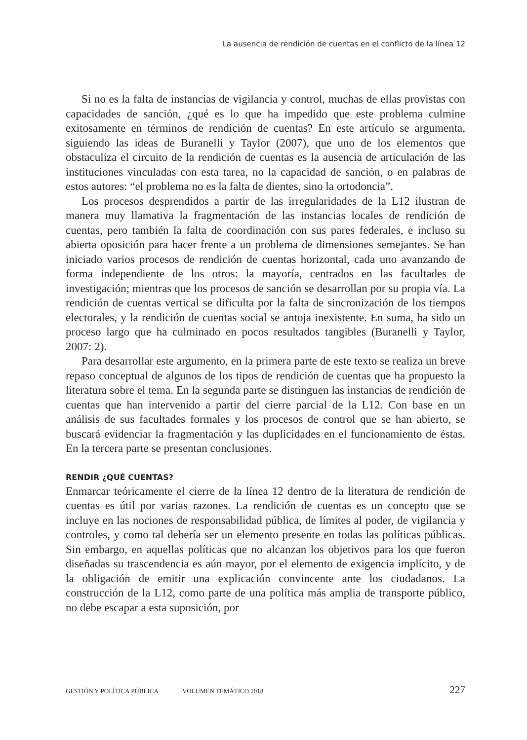La ausencia de rendición de cuentas en el conflicto de la línea 12
Si no es la falta de instancias de vigilancia y control, muchas de ellas provistas con capacidades de sanción, ¿qué es lo que ha impedido que este problema culmine exitosamente en términos de rendición de cuentas? En este artículo se argumenta, siguiendo las ideas de Buranelli y Taylor (2007), que uno de los elementos que obstaculiza el circuito de la rendición de cuentas es la ausencia de articulación de las instituciones vinculadas con esta tarea, no la capacidad de sanción, o en palabras de estos autores: “el problema no es la falta de dientes, sino la ortodoncia”.
Los procesos desprendidos a partir de las irregularidades de la L12 ilustran de manera muy llamativa la fragmentación de las instancias locales de rendición de cuentas, pero también la falta de coordinación con sus pares federales, e incluso su abierta oposición para hacer frente a un problema de dimensiones semejantes. Se han iniciado varios procesos de rendición de cuentas horizontal, cada uno avanzando de forma independiente de los otros: la mayoría, centrados en las facultades de investigación; mientras que los procesos de sanción se desarrollan por su propia vía. La rendición de cuentas vertical se dificulta por la falta de sincronización de los tiempos electorales, y la rendición de cuentas social se antoja inexistente. En suma, ha sido un proceso largo que ha culminado en pocos resultados tangibles (Buranelli y Taylor, 2007: 2).
Para desarrollar este argumento, en la primera parte de este texto se realiza un breve repaso conceptual de algunos de los tipos de rendición de cuentas que ha propuesto la literatura sobre el tema. En la segunda parte se distinguen las instancias de rendición de cuentas que han intervenido a partir del cierre parcial de la L12. Con base en un análisis de sus facultades formales y los procesos de control que se han abierto, se buscará evidenciar la fragmentación y las duplicidades en el funcionamiento de éstas. En la tercera parte se presentan conclusiones.
RENDIR ¿QUÉ CUENTAS?
Enmarcar teóricamente el cierre de la línea 12 dentro de la literatura de rendición de cuentas es útil por varias razones. La rendición de cuentas es un concepto que se incluye en las nociones de responsabilidad pública, de límites al poder, de vigilancia y controles, y como tal debería ser un elemento presente en todas las políticas públicas. Sin embargo, en aquellas políticas que no alcanzan los objetivos para los que fueron diseñadas su trascendencia es aún mayor, por el elemento de exigencia implícito, y de la obligación de emitir una explicación convincente ante los ciudadanos. La construcción de la L12, como parte de una política más amplia de transporte público, no debe escapar a esta suposición, por
GESTIÓN Y POLÍTICA PÚBLICA VOLUMEN TEMÁTICO 2018 227